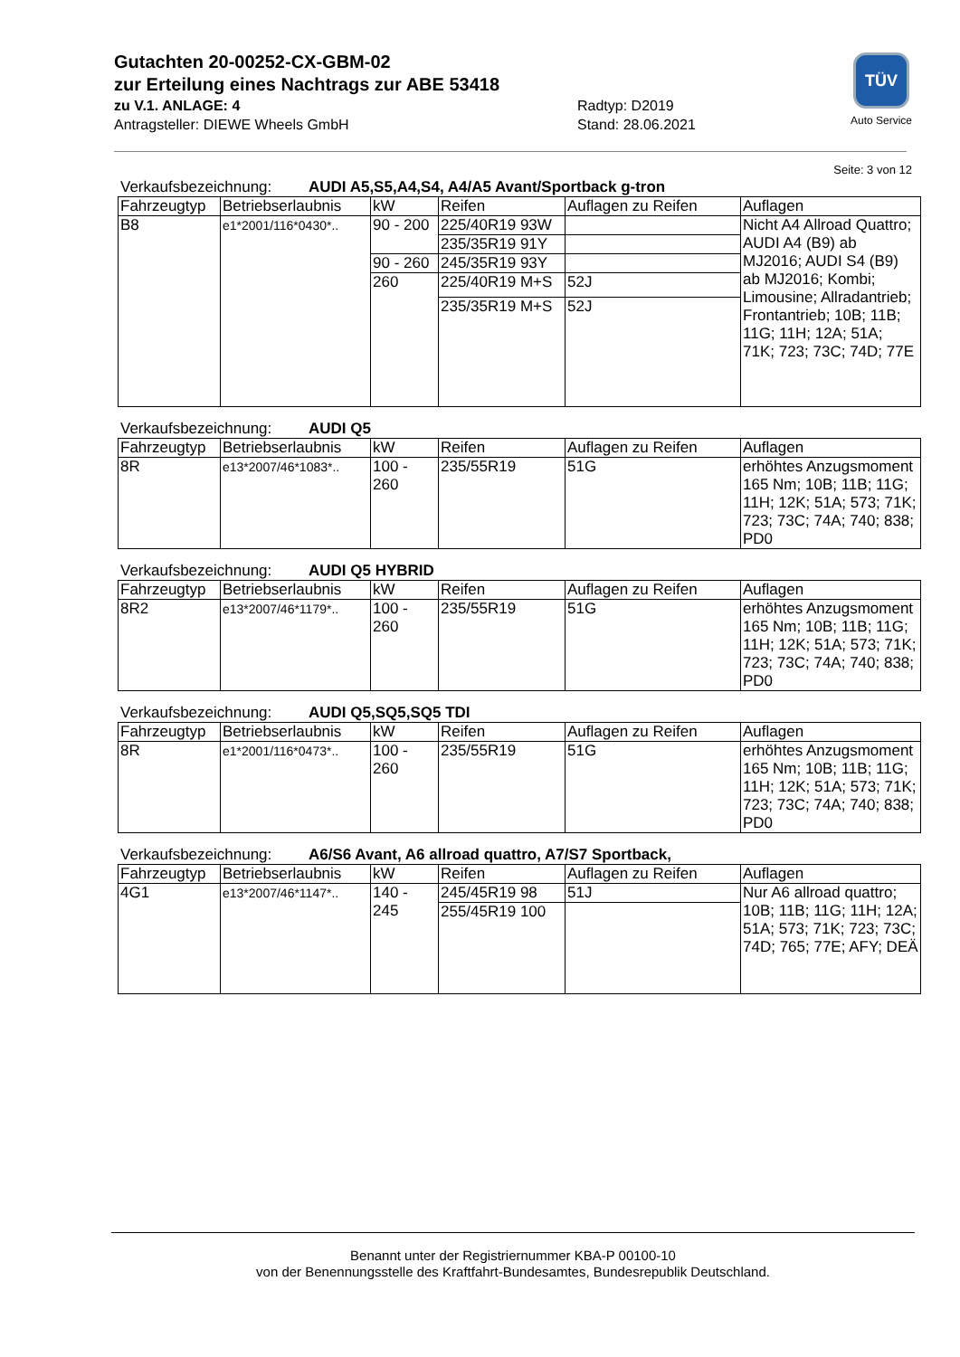Gutachten 20-00252-CX-GBM-02
zur Erteilung eines Nachtrags zur ABE 53418
zu V.1. ANLAGE: 4 Radtyp: D2019
Antragsteller: DIEWE Wheels GmbH Stand: 28.06.2021
TÜV
Auto Service
Seite: 3 von 12
Verkaufsbezeichnung: AUDI A5,S5,A4,S4, A4/A5 Avant/Sportback g-tron
| Fahrzeugtyp | Betriebserlaubnis | kW | Reifen | Auflagen zu Reifen | Auflagen |
| --- | --- | --- | --- | --- | --- |
| B8 | e1*2001/116*0430*.. | 90 - 200 | 225/40R19 93W | | Nicht A4 Allroad Quattro; AUDI A4 (B9) ab MJ2016; AUDI S4 (B9) ab MJ2016; Kombi; Limousine; Allradantrieb; Frontantrieb; 10B; 11B; 11G; 11H; 12A; 51A; 71K; 723; 73C; 74D; 77E |
| | | | 235/35R19 91Y | | |
| | | 90 - 260 | 245/35R19 93Y | | |
| | | 260 | 225/40R19 M+S | 52J | |
| | | | 235/35R19 M+S | 52J | |
Verkaufsbezeichnung: AUDI Q5
| Fahrzeugtyp | Betriebserlaubnis | kW | Reifen | Auflagen zu Reifen | Auflagen |
| --- | --- | --- | --- | --- | --- |
| 8R | e13*2007/46*1083*.. | 100 - 260 | 235/55R19 | 51G | erhöhtes Anzugsmoment 165 Nm; 10B; 11B; 11G; 11H; 12K; 51A; 573; 71K; 723; 73C; 74A; 740; 838; PD0 |
Verkaufsbezeichnung: AUDI Q5 HYBRID
| Fahrzeugtyp | Betriebserlaubnis | kW | Reifen | Auflagen zu Reifen | Auflagen |
| --- | --- | --- | --- | --- | --- |
| 8R2 | e13*2007/46*1179*.. | 100 - 260 | 235/55R19 | 51G | erhöhtes Anzugsmoment 165 Nm; 10B; 11B; 11G; 11H; 12K; 51A; 573; 71K; 723; 73C; 74A; 740; 838; PD0 |
Verkaufsbezeichnung: AUDI Q5,SQ5,SQ5 TDI
| Fahrzeugtyp | Betriebserlaubnis | kW | Reifen | Auflagen zu Reifen | Auflagen |
| --- | --- | --- | --- | --- | --- |
| 8R | e1*2001/116*0473*.. | 100 - 260 | 235/55R19 | 51G | erhöhtes Anzugsmoment 165 Nm; 10B; 11B; 11G; 11H; 12K; 51A; 573; 71K; 723; 73C; 74A; 740; 838; PD0 |
Verkaufsbezeichnung: A6/S6 Avant, A6 allroad quattro, A7/S7 Sportback,
| Fahrzeugtyp | Betriebserlaubnis | kW | Reifen | Auflagen zu Reifen | Auflagen |
| --- | --- | --- | --- | --- | --- |
| 4G1 | e13*2007/46*1147*.. | 140 - 245 | 245/45R19 98 | 51J | Nur A6 allroad quattro; 10B; 11B; 11G; 11H; 12A; 51A; 573; 71K; 723; 73C; 74D; 765; 77E; AFY; DEÄ |
| | | | 255/45R19 100 | | |
Benannt unter der Registriernummer KBA-P 00100-10
von der Benennungsstelle des Kraftfahrt-Bundesamtes, Bundesrepublik Deutschland.